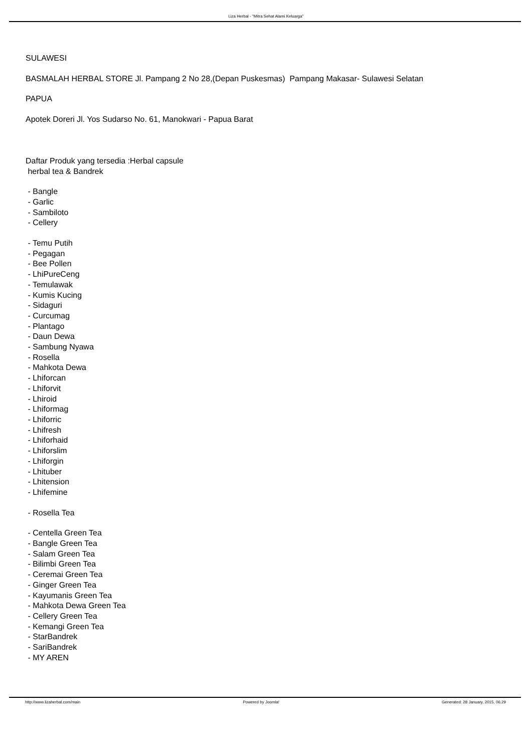Liza Herbal - "Mitra Sehat Alami Keluarga"
SULAWESI
BASMALAH HERBAL STORE Jl. Pampang 2 No 28,(Depan Puskesmas) Pampang Makasar- Sulawesi Selatan
PAPUA
Apotek Doreri Jl. Yos Sudarso No. 61, Manokwari - Papua Barat
Daftar Produk yang tersedia :Herbal capsule
herbal tea & Bandrek
- Bangle
- Garlic
- Sambiloto
- Cellery
- Temu Putih
- Pegagan
- Bee Pollen
- LhiPureCeng
- Temulawak
- Kumis Kucing
- Sidaguri
- Curcumag
- Plantago
- Daun Dewa
- Sambung Nyawa
- Rosella
- Mahkota Dewa
- Lhiforcan
- Lhiforvit
- Lhiroid
- Lhiformag
- Lhiforric
- Lhifresh
- Lhiforhaid
- Lhiforslim
- Lhiforgin
- Lhituber
- Lhitension
- Lhifemine
- Rosella Tea
- Centella Green Tea
- Bangle Green Tea
- Salam Green Tea
- Bilimbi Green Tea
- Ceremai Green Tea
- Ginger Green Tea
- Kayumanis Green Tea
- Mahkota Dewa Green Tea
- Cellery Green Tea
- Kemangi Green Tea
- StarBandrek
- SariBandrek
- MY AREN
http://www.lizaherbal.com/main Powered by Joomla! Generated: 28 January, 2015, 06:29